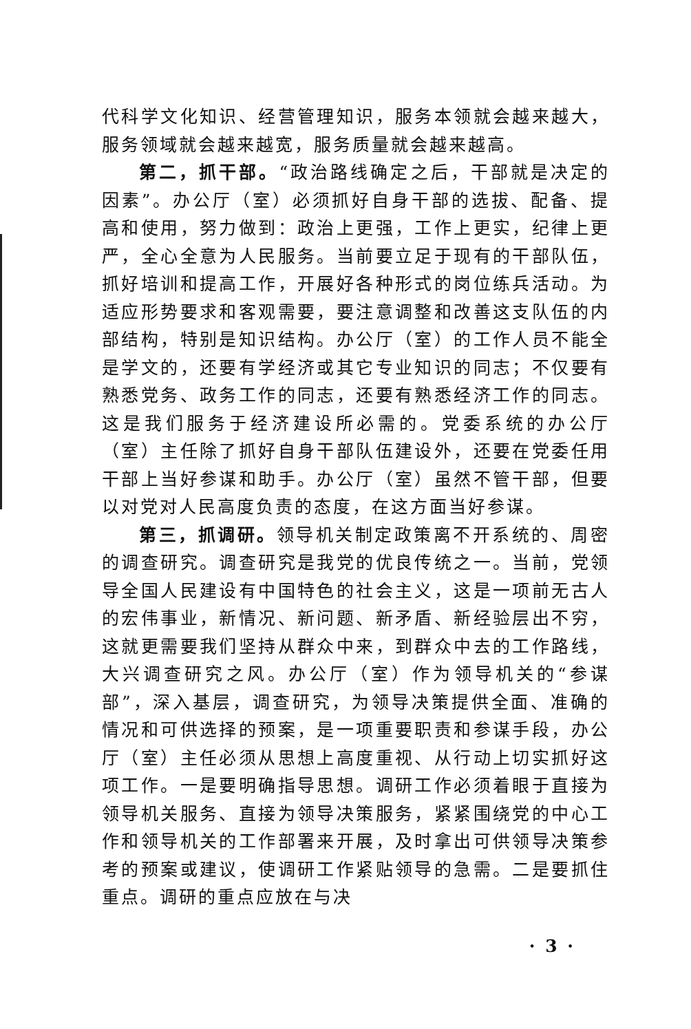代科学文化知识、经营管理知识，服务本领就会越来越大，服务领域就会越来越宽，服务质量就会越来越高。
第二，抓干部。“政治路线确定之后，干部就是决定的因素”。办公厅（室）必须抓好自身干部的选拔、配备、提高和使用，努力做到：政治上更强，工作上更实，纪律上更严，全心全意为人民服务。当前要立足于现有的干部队伍，抓好培训和提高工作，开展好各种形式的岗位练兵活动。为适应形势要求和客观需要，要注意调整和改善这支队伍的内部结构，特别是知识结构。办公厅（室）的工作人员不能全是学文的，还要有学经济或其它专业知识的同志；不仅要有熟悉党务、政务工作的同志，还要有熟悉经济工作的同志。这是我们服务于经济建设所必需的。党委系统的办公厅（室）主任除了抓好自身干部队伍建设外，还要在党委任用干部上当好参谋和助手。办公厅（室）虽然不管干部，但要以对党对人民高度负责的态度，在这方面当好参谋。
第三，抓调研。领导机关制定政策离不开系统的、周密的调查研究。调查研究是我党的优良传统之一。当前，党领导全国人民建设有中国特色的社会主义，这是一项前无古人的宏伟事业，新情况、新问题、新矛盾、新经验层出不穷，这就更需要我们坚持从群众中来，到群众中去的工作路线，大兴调查研究之风。办公厅（室）作为领导机关的“参谋部”，深入基层，调查研究，为领导决策提供全面、准确的情况和可供选择的预案，是一项重要职责和参谋手段，办公厅（室）主任必须从思想上高度重视、从行动上切实抓好这项工作。一是要明确指导思想。调研工作必须着眼于直接为领导机关服务、直接为领导决策服务，紧紧围绕党的中心工作和领导机关的工作部署来开展，及时拿出可供领导决策参考的预案或建议，使调研工作紧贴领导的急需。二是要抓住重点。调研的重点应放在与决
· 3 ·